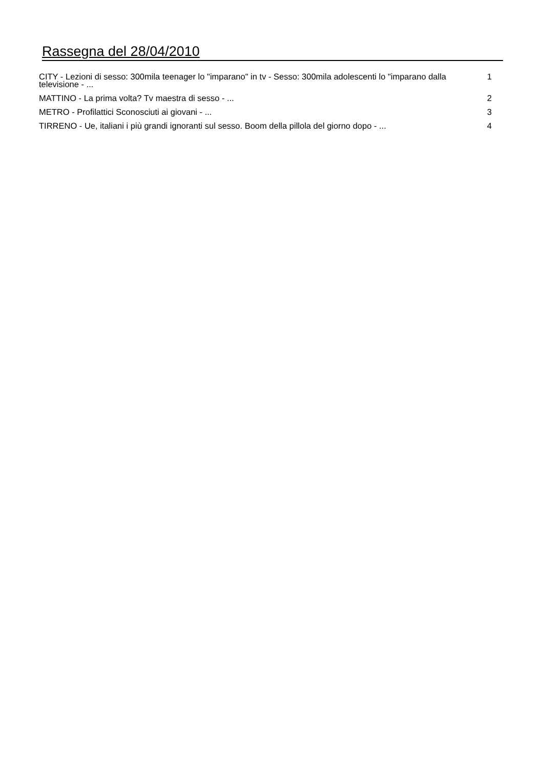Rassegna del 28/04/2010
| CITY - Lezioni di sesso: 300mila teenager lo "imparano" in tv - Sesso: 300mila adolescenti lo "imparano dalla televisione - ... | 1 |
| MATTINO - La prima volta? Tv maestra di sesso - ... | 2 |
| METRO - Profilattici Sconosciuti ai giovani - ... | 3 |
| TIRRENO - Ue, italiani i più grandi ignoranti sul sesso. Boom della pillola del giorno dopo - ... | 4 |